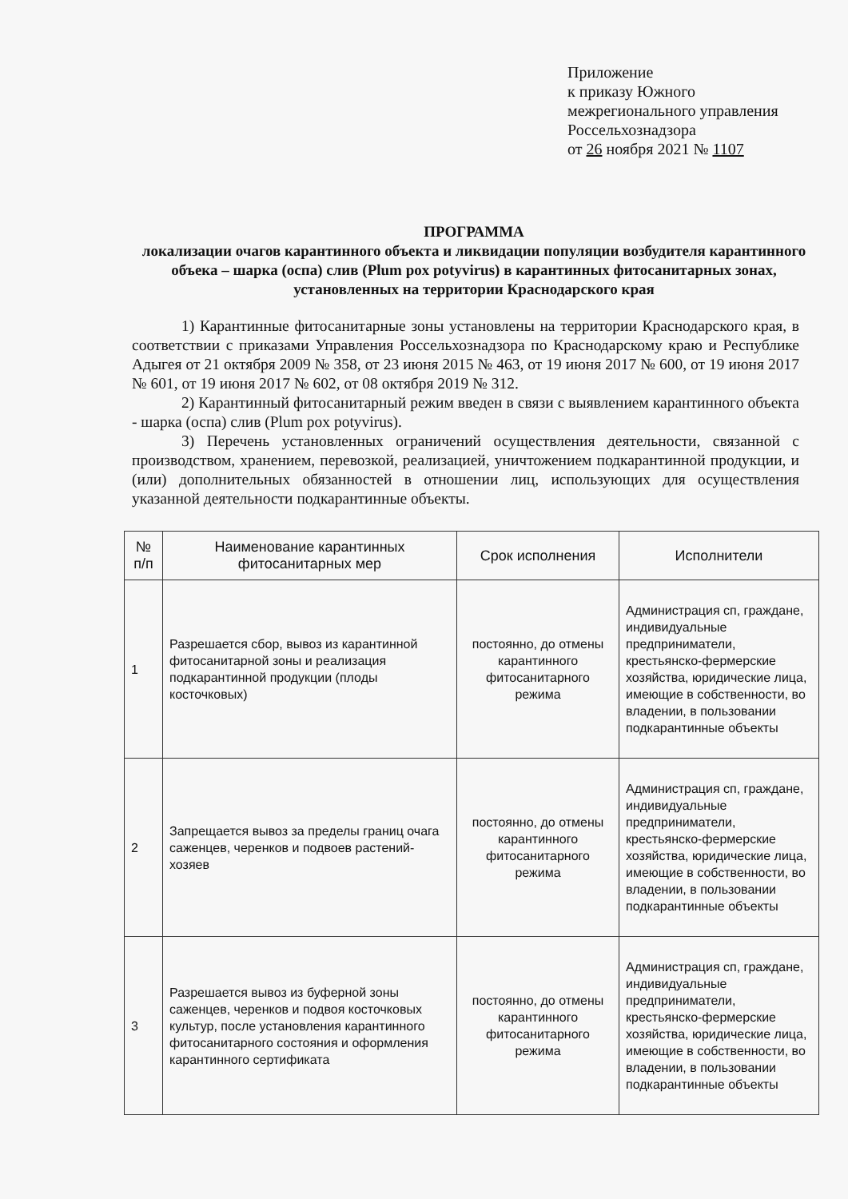Приложение
к приказу Южного
межрегионального управления
Россельхознадзора
от 26 ноября 2021 № 1107
ПРОГРАММА
локализации очагов карантинного объекта и ликвидации популяции возбудителя карантинного объека – шарка (оспа) слив (Plum pox potyvirus) в карантинных фитосанитарных зонах, установленных на территории Краснодарского края
1) Карантинные фитосанитарные зоны установлены на территории Краснодарского края, в соответствии с приказами Управления Россельхознадзора по Краснодарскому краю и Республике Адыгея от 21 октября 2009 № 358, от 23 июня 2015 № 463, от 19 июня 2017 № 600, от 19 июня 2017 № 601, от 19 июня 2017 № 602, от 08 октября 2019 № 312.
2) Карантинный фитосанитарный режим введен в связи с выявлением карантинного объекта - шарка (оспа) слив (Plum pox potyvirus).
3) Перечень установленных ограничений осуществления деятельности, связанной с производством, хранением, перевозкой, реализацией, уничтожением подкарантинной продукции, и (или) дополнительных обязанностей в отношении лиц, использующих для осуществления указанной деятельности подкарантинные объекты.
| № п/п | Наименование карантинных фитосанитарных мер | Срок исполнения | Исполнители |
| --- | --- | --- | --- |
| 1 | Разрешается сбор, вывоз из карантинной фитосанитарной зоны и реализация подкарантинной продукции (плоды косточковых) | постоянно, до отмены карантинного фитосанитарного режима | Администрация сп, граждане, индивидуальные предприниматели, крестьянско-фермерские хозяйства, юридические лица, имеющие в собственности, во владении, в пользовании подкарантинные объекты |
| 2 | Запрещается вывоз за пределы границ очага саженцев, черенков и подвоев растений-хозяев | постоянно, до отмены карантинного фитосанитарного режима | Администрация сп, граждане, индивидуальные предприниматели, крестьянско-фермерские хозяйства, юридические лица, имеющие в собственности, во владении, в пользовании подкарантинные объекты |
| 3 | Разрешается вывоз из буферной зоны саженцев, черенков и подвоя косточковых культур, после установления карантинного фитосанитарного состояния и оформления карантинного сертификата | постоянно, до отмены карантинного фитосанитарного режима | Администрация сп, граждане, индивидуальные предприниматели, крестьянско-фермерские хозяйства, юридические лица, имеющие в собственности, во владении, в пользовании подкарантинные объекты |